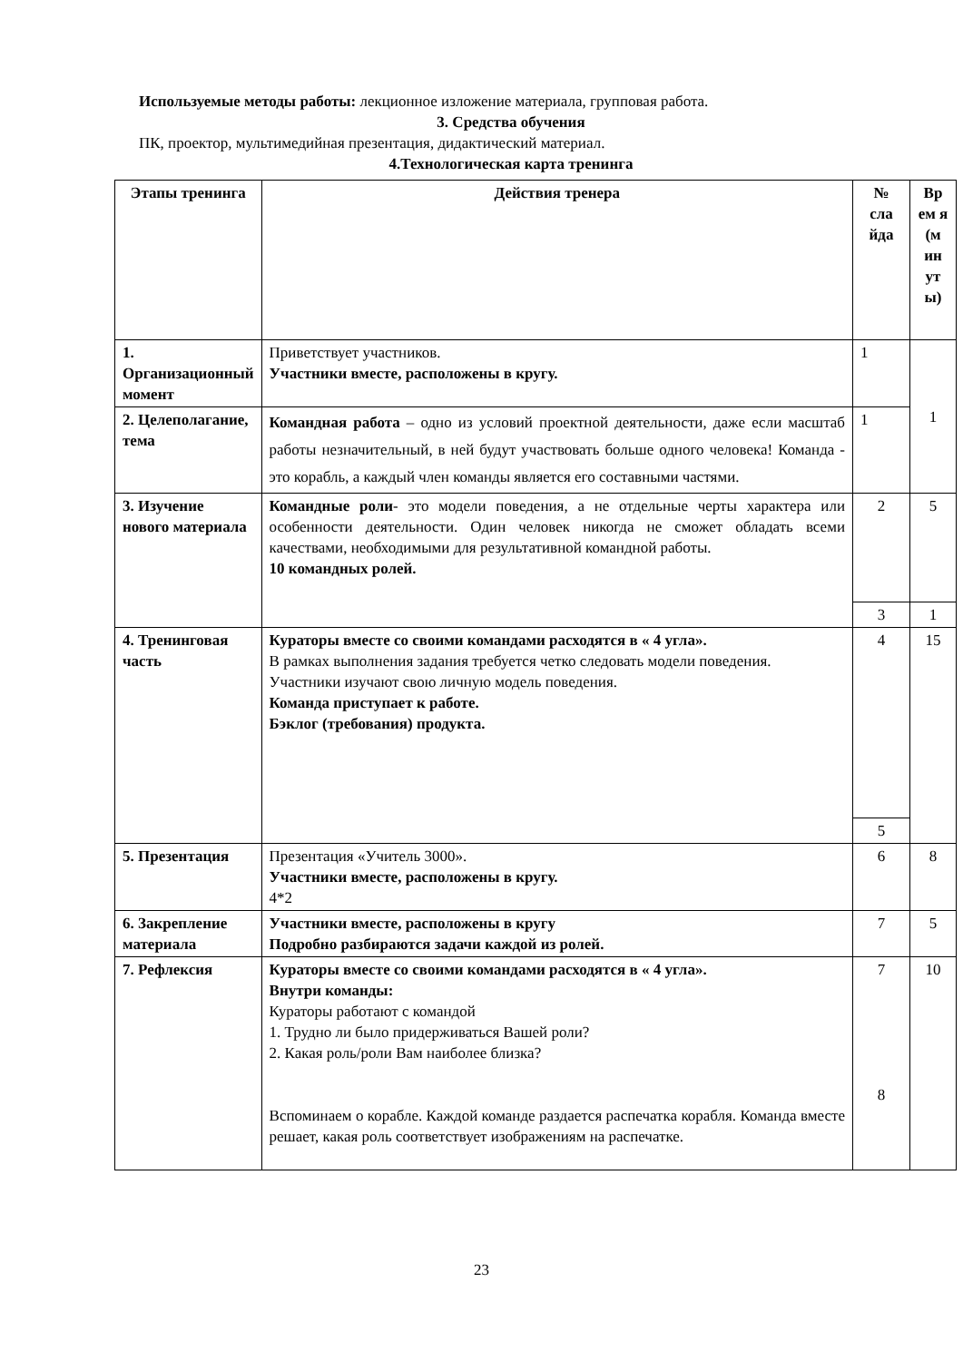Используемые методы работы: лекционное изложение материала, групповая работа.
3. Средства обучения
ПК, проектор, мультимедийная презентация, дидактический материал.
4.Технологическая карта тренинга
| Этапы тренинга | Действия тренера | № сла йда | Вр ем я (м ин ут ы) |
| --- | --- | --- | --- |
| 1. Организационный момент | Приветствует участников. Участники вместе, расположены в кругу. | 1 | 1 |
| 2. Целеполагание, тема | Командная работа – одно из условий проектной деятельности, даже если масштаб работы незначительный, в ней будут участвовать больше одного человека! Команда - это корабль, а каждый член команды является его составными частями. | 1 | |
| 3. Изучение нового материала | Командные роли - это модели поведения, а не отдельные черты характера или особенности деятельности. Один человек никогда не сможет обладать всеми качествами, необходимыми для результативной командной работы. 10 командных ролей. | 2 | 5 |
| | | 3 | 1 |
| 4. Тренинговая часть | Кураторы вместе со своими командами расходятся в « 4 угла». В рамках выполнения задания требуется четко следовать модели поведения. Участники изучают свою личную модель поведения. Команда приступает к работе. Бэклог (требования) продукта. | 4 | 15 |
| | | 5 | |
| 5. Презентация | Презентация «Учитель 3000». Участники вместе, расположены в кругу. 4*2 | 6 | 8 |
| 6. Закрепление материала | Участники вместе, расположены в кругу Подробно разбираются задачи каждой из ролей. | 7 | 5 |
| 7. Рефлексия | Кураторы вместе со своими командами расходятся в « 4 угла». Внутри команды: Кураторы работают с командой 1. Трудно ли было придерживаться Вашей роли? 2. Какая роль/роли Вам наиболее близка? Вспоминаем о корабле. Каждой команде раздается распечатка корабля. Команда вместе решает, какая роль соответствует изображениям на распечатке. | 7 8 | 10 |
23